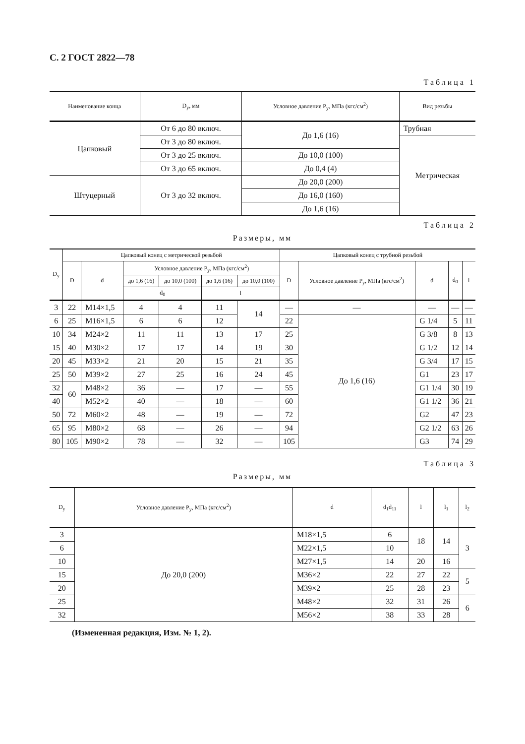С. 2 ГОСТ 2822—78
Таблица 1
| Наименование конца | D<sub>у</sub>, мм | Условное давление P<sub>у</sub>, МПа (кгс/см<sup>2</sup>) | Вид резьбы |
| --- | --- | --- | --- |
| Цапковый | От 6 до 80 включ. | До 1,6 (16) | Трубная |
| | От 3 до 80 включ. | | Метрическая |
| | От 3 до 25 включ. | До 10,0 (100) | |
| | От 3 до 65 включ. | До 0,4 (4) | |
| Штуцерный | От 3 до 32 включ. | До 20,0 (200) | |
| | | До 16,0 (160) | |
| | | До 1,6 (16) | |
Таблица 2
Размеры, мм
| D<sub>у</sub> | Цапковый конец с метрической резьбой | | | | | | Цапковый конец с трубной резьбой | | | | |
| --- | --- | --- | --- | --- | --- | --- | --- | --- | --- | --- | --- |
| | D | d | Условное давление P<sub>у</sub>, МПа (кгс/см<sup>2</sup>) | | | | D | Условное давление P<sub>у</sub>, МПа (кгс/см<sup>2</sup>) | d | d<sub>0</sub> | l |
| | | | до 1,6 (16) | до 10,0 (100) | до 1,6 (16) | до 10,0 (100) | | | | | |
| | | | d<sub>0</sub> | | l | | | | | | |
| 3 | 22 | M14×1,5 | 4 | 4 | 11 | 14 | — | — | — | — | — |
| 6 | 25 | M16×1,5 | 6 | 6 | 12 | | 22 | До 1,6 (16) | G 1/4 | 5 | 11 |
| 10 | 34 | M24×2 | 11 | 11 | 13 | 17 | 25 | | G 3/8 | 8 | 13 |
| 15 | 40 | M30×2 | 17 | 17 | 14 | 19 | 30 | | G 1/2 | 12 | 14 |
| 20 | 45 | M33×2 | 21 | 20 | 15 | 21 | 35 | | G 3/4 | 17 | 15 |
| 25 | 50 | M39×2 | 27 | 25 | 16 | 24 | 45 | | G1 | 23 | 17 |
| 32 | 60 | M48×2 | 36 | — | 17 | — | 55 | | G1 1/4 | 30 | 19 |
| 40 | | M52×2 | 40 | — | 18 | — | 60 | | G1 1/2 | 36 | 21 |
| 50 | 72 | M60×2 | 48 | — | 19 | — | 72 | | G2 | 47 | 23 |
| 65 | 95 | M80×2 | 68 | — | 26 | — | 94 | | G2 1/2 | 63 | 26 |
| 80 | 105 | M90×2 | 78 | — | 32 | — | 105 | | G3 | 74 | 29 |
Таблица 3
Размеры, мм
| D<sub>у</sub> | Условное давление P<sub>у</sub>, МПа (кгс/см<sup>2</sup>) | d | d<sub>1</sub>d<sub>11</sub> | l | l<sub>1</sub> | l<sub>2</sub> |
| --- | --- | --- | --- | --- | --- | --- |
| 3 | До 20,0 (200) | M18×1,5 | 6 | 18 | 14 | 3 |
| 6 | | M22×1,5 | 10 | | | |
| 10 | | M27×1,5 | 14 | 20 | 16 | |
| 15 | | M36×2 | 22 | 27 | 22 | 5 |
| 20 | | M39×2 | 25 | 28 | 23 | |
| 25 | | M48×2 | 32 | 31 | 26 | 6 |
| 32 | | M56×2 | 38 | 33 | 28 | |
(Измененная редакция, Изм. № 1, 2).